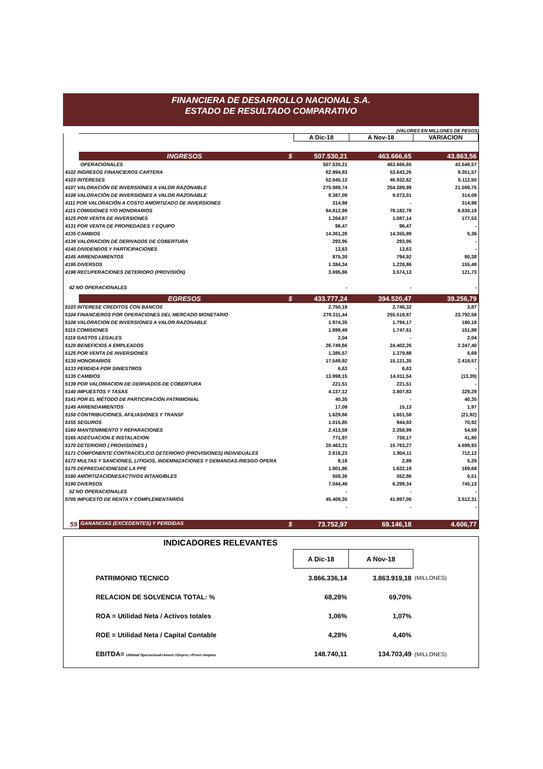FINANCIERA DE DESARROLLO NACIONAL S.A.
ESTADO DE RESULTADO COMPARATIVO
(VALORES EN MILLONES DE PESOS)
| | | A Dic-18 | A Nov-18 | VARIACION |
| | INGRESOS $ | 507.530,21 | 463.666,65 | 43.863,56 |
| | OPERACIONALES | 507.530,21 | 463.666,65 | 43.548,57 |
| 4102 INGRESOS FINANCIEROS CARTERA | | 62.994,83 | 53.643,26 | 9.351,57 |
| 4103 INTERESES | | 52.045,13 | 46.932,62 | 5.112,50 |
| 4107 VALORACIÓN DE INVERSIONES A VALOR RAZONABLE | | 275.989,74 | 254.389,99 | 21.599,75 |
| 4108 VALORACIÓN DE INVERSIONES A VALOR RAZONABLE | | 9.387,09 | 9.073,01 | 314,08 |
| 4111 POR VALORACIÓN A COSTO AMORTIZADO DE INVERSIONES | | 314,98 | - | 314,98 |
| 4115 COMISIONES Y/O HONORARIOS | | 84.812,98 | 78.182,78 | 6.630,19 |
| 4125 POR VENTA DE INVERSIONES | | 1.264,67 | 1.087,14 | 177,53 |
| 4131 POR VENTA DE PROPIEDADES Y EQUIPO | | 96,47 | 96,47 | - |
| 4135 CAMBIOS | | 14.361,26 | 14.355,89 | 5,36 |
| 4139 VALORACION DE DERIVADOS DE COBERTURA | | 293,95 | 293,95 | - |
| 4140 DIVIDENDOS Y PARTICIPACIONES | | 13,63 | 13,63 | - |
| 4145 ARRENDAMIENTOS | | 875,30 | 794,92 | 80,38 |
| 4195 DIVERSOS | | 1.384,34 | 1.228,86 | 155,48 |
| 4198 RECUPERACIONES DETERIORO (PROVISIÓN) | | 3.695,86 | 3.574,13 | 121,73 |
| 42 NO OPERACIONALES | | - | - | - |
| | EGRESOS $ | 433.777,24 | 394.520,47 | 39.256,79 |
| 5103 INTERESE CREDITOS CON BANCOS | | 2.750,19 | 2.746,32 | 3,87 |
| 5104 FINANCIEROS POR OPERACIONES DEL MERCADO MONETARIO | | 279.311,44 | 255.518,87 | 23.792,58 |
| 5108 VALORACION DE INVERSIONES A VALOR RAZONABLE | | 1.974,35 | 1.794,17 | 180,18 |
| 5115 COMISIONES | | 1.899,49 | 1.747,61 | 151,88 |
| 5118 GASTOS LEGALES | | 2,04 | - | 2,04 |
| 5120 BENEFICIOS A EMPLEADOS | | 26.749,66 | 24.402,26 | 2.347,40 |
| 5125 POR VENTA DE INVERSIONES | | 1.385,57 | 1.379,88 | 5,69 |
| 5130 HONORARIOS | | 17.549,92 | 15.131,35 | 2.418,57 |
| 5133 PERDIDA POR SINIESTROS | | 6,63 | 6,63 | - |
| 5135 CAMBIOS | | 13.998,15 | 14.011,54 | (13,39) |
| 5139 POR VALORIACION DE DERIVADOS DE COBERTURA | | 221,51 | 221,51 | - |
| 5140 IMPUESTOS Y TASAS | | 4.137,12 | 3.807,83 | 329,29 |
| 5141 POR EL MÉTODO DE PARTICIPACIÓN PATRIMONIAL | | 40,35 | - | 40,35 |
| 5145 ARRENDAMIENTOS | | 17,09 | 15,13 | 1,97 |
| 5150 CONTRIBUCIONES, AFILIASIONES Y TRANSF | | 1.629,66 | 1.651,58 | (21,92) |
| 5155 SEGUROS | | 1.015,85 | 944,93 | 70,92 |
| 5160 MANTENIMIENTO Y REPARACIONES | | 2.413,58 | 2.358,99 | 54,59 |
| 5165 ADECUACION E INSTALACION | | 771,97 | 730,17 | 41,80 |
| 5170 DETERIORO ( PROVISIONES ) | | 20.463,21 | 15.763,27 | 4.699,93 |
| 5171 COMPONENTE CONTRACÍCLICO DETERIORO (PROVISIONES) INDIVIDUALES | | 2.616,23 | 1.904,11 | 712,12 |
| 5172 MULTAS Y SANCIONES, LITIGIOS, INDEMNIZACIONES Y DEMANDAS-RIESGO OPERA | | 8,18 | 2,89 | 5,29 |
| 5175 DEPRECIACIONESDE LA PPE | | 1.801,86 | 1.632,19 | 169,68 |
| 5180 AMORTIZACIONESACTIVOS INTANGIBLES | | 559,36 | 552,86 | 6,51 |
| 5190 DIVERSOS | | 7.044,48 | 6.299,34 | 745,13 |
| 52 NO OPERACIONALES | | - | - | - |
| 5705 IMPUESTO DE RENTA Y COMPLEMENTARIOS | | 45.409,35 | 41.897,05 | 3.512,31 |
| | | - | - | - |
| 59 | GANANCIAS (EXCEDENTES) Y PERDIDAS $ | 73.752,97 | 69.146,18 | 4.606,77 |
| INDICADORES RELEVANTES | | | | |
| | | A Dic-18 | A Nov-18 | |
| | PATRIMONIO TECNICO | 3.866.336,14 | 3.863.919,18 | (MILLONES) |
| | RELACION DE SOLVENCIA TOTAL: % | 68,28% | 69,70% | |
| | ROA = Utilidad Neta / Activos totales | 1,06% | 1,07% | |
| | ROE = Utilidad Neta / Capital Contable | 4,28% | 4,40% | |
| | EBITDA= Utilidad Operacional+Amort.+Deprec.+Provi.+Imptos | 148.740,11 | 134.703,49 | (MILLONES) |